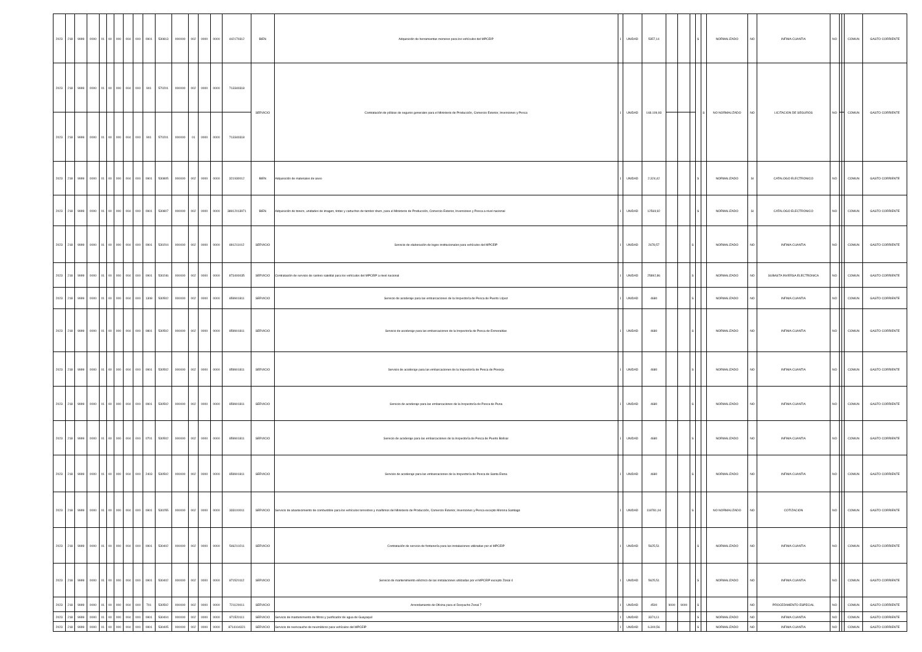| 2023 | 218 | 9999 | 0000 | 01 | 00 | 000 | 004 | 000 | 0901 | 530813 | 000000 | 002 | 0000 | 0000 | 442170312 | BIEN | Adquisición de herramientas menores para los vehículos del MPCEIP | 1 | UNIDAD | 5357,14 | | | | S | | NORMALIZADO | NO | INFIMA CUANTIA | NO | | | COMUN | GASTO CORRIENTE |
| 2023 | 218 | 9999 | 0000 | 01 | 00 | 000 | 004 | 000 | 901 | 570201 | 000000 | 002 | 0000 | 0000 | 713340318 | SERVICIO | Contratación de pólizas de seguros generales para el Ministerio de Producción, Comercio Exterior, Inversiones y Pesca | 1 | UNIDAD | 148.109,93 | | | | | S | NO NORMALIZADO | NO | LICITACION DE SEGUROS | NO | | | COMUN | GASTO CORRIENTE |
| 2023 | 218 | 9999 | 0000 | 01 | 00 | 000 | 004 | 000 | 901 | 570201 | 000000 | 01 | 0000 | 0000 | 713340318 | | | | | | | | | | | | | | | | | | |
| 2023 | 218 | 9999 | 0000 | 01 | 00 | 000 | 004 | 000 | 0901 | 530805 | 000000 | 002 | 0000 | 0000 | 321930012 | BIEN | Adquisición de materiales de aseo | 1 | UNIDAD | 2.324,42 | | | | S | | NORMALIZADO | SI | CATALOGO ELECTRONICO | NO | | | COMUN | GASTO CORRIENTE |
| 2023 | 218 | 9999 | 0000 | 01 | 00 | 000 | 004 | 000 | 0901 | 530807 | 000000 | 002 | 0000 | 0000 | 38912013971 | BIEN | Adquisición de toners, unidades de imagen, tintas y cartuchos de tambor drum, para el Ministerio de Producción, Comercio Exterior, Inversiones y Pesca a nivel nacional | 1 | UNIDAD | 12569,92 | | | | S | | NORMALIZADO | SI | CATALOGO ELECTRONICO | NO | | | COMUN | GASTO CORRIENTE |
| 2023 | 218 | 9999 | 0000 | 01 | 00 | 000 | 004 | 000 | 0901 | 530204 | 000000 | 002 | 0000 | 0000 | 891211012 | SERVICIO | Servicio de elaboración de logos institucionales para vehículos del MPCEIP | 1 | UNIDAD | 2678,57 | | | S | | | NORMALIZADO | NO | INFIMA CUANTIA | NO | | | COMUN | GASTO CORRIENTE |
| 2023 | 218 | 9999 | 0000 | 01 | 00 | 000 | 004 | 000 | 0901 | 530246 | 000000 | 002 | 0000 | 0000 | 873400035 | SERVICIO | Contratación de servicio de rastreo satelital para los vehículos del MPCEIP a nivel nacional | 1 | UNIDAD | 25892,86 | | | S | | | NORMALIZADO | NO | SUBASTA INVERSA ELECTRONICA | NO | | | COMUN | GASTO CORRIENTE |
| 2023 | 218 | 9999 | 0000 | 01 | 00 | 000 | 004 | 000 | 1308 | 530502 | 000000 | 002 | 0000 | 0000 | 859901811 | SERVICIO | Servicio de acoderaje para las embarcaciones de la Inspectoría de Pesca de Puerto López | 1 | UNIDAD | 4680 | | | S | | | NORMALIZADO | NO | INFIMA CUANTIA | NO | | | COMUN | GASTO CORRIENTE |
| 2023 | 218 | 9999 | 0000 | 01 | 00 | 000 | 004 | 000 | 0801 | 530502 | 000000 | 002 | 0000 | 0000 | 859901811 | SERVICIO | Servicio de acoderaje para las embarcaciones de la Inspectoría de Pesca de Esmeraldas | 1 | UNIDAD | 4680 | | | S | | | NORMALIZADO | NO | INFIMA CUANTIA | NO | | | COMUN | GASTO CORRIENTE |
| 2023 | 218 | 9999 | 0000 | 01 | 00 | 000 | 004 | 000 | 0901 | 530502 | 000000 | 002 | 0000 | 0000 | 859901811 | SERVICIO | Servicio de acoderaje para las embarcaciones de la Inspectoría de Pesca de Posorja | 1 | UNIDAD | 4680 | | | S | | | NORMALIZADO | NO | INFIMA CUANTIA | NO | | | COMUN | GASTO CORRIENTE |
| 2023 | 218 | 9999 | 0000 | 01 | 00 | 000 | 004 | 000 | 0901 | 530502 | 000000 | 002 | 0000 | 0000 | 859901811 | SERVICIO | Servicio de acoderaje para las embarcaciones de la Inspectoría de Pesca de Puna | 1 | UNIDAD | 4680 | | | S | | | NORMALIZADO | NO | INFIMA CUANTIA | NO | | | COMUN | GASTO CORRIENTE |
| 2023 | 218 | 9999 | 0000 | 01 | 00 | 000 | 004 | 000 | 0701 | 530502 | 000000 | 002 | 0000 | 0000 | 859901811 | SERVICIO | Servicio de acoderaje para las embarcaciones de la Inspectoría de Pesca de Puerto Bolívar | 1 | UNIDAD | 4680 | | | S | | | NORMALIZADO | NO | INFIMA CUANTIA | NO | | | COMUN | GASTO CORRIENTE |
| 2023 | 218 | 9999 | 0000 | 01 | 00 | 000 | 004 | 000 | 2403 | 530502 | 000000 | 002 | 0000 | 0000 | 859901811 | SERVICIO | Servicio de acoderaje para las embarcaciones de la Inspectoría de Pesca de Santa Elena | 1 | UNIDAD | 4680 | | | S | | | NORMALIZADO | NO | INFIMA CUANTIA | NO | | | COMUN | GASTO CORRIENTE |
| 2023 | 218 | 9999 | 0000 | 01 | 00 | 000 | 004 | 000 | 0901 | 530255 | 000000 | 002 | 0000 | 0000 | 333100011 | SERVICIO | Servicio de abastecimiento de combustible para los vehículos terrestres y marítimos del Ministerio de Producción, Comercio Exterior, Inversiones y Pesca excepto Morona Santiago | 1 | UNIDAD | 118781,04 | | | S | | | NO NORMALIZADO | NO | COTIZACION | NO | | | COMUN | GASTO CORRIENTE |
| 2023 | 218 | 9999 | 0000 | 01 | 00 | 000 | 004 | 000 | 0901 | 530402 | 000000 | 002 | 0000 | 0000 | 546210211 | SERVICIO | Contratación de servicio de fontanería para las instalaciones utilizadas por el MPCEIP | 1 | UNIDAD | 5625,51 | | | | S | | NORMALIZADO | NO | INFIMA CUANTIA | NO | | | COMUN | GASTO CORRIENTE |
| 2023 | 218 | 9999 | 0000 | 01 | 00 | 000 | 004 | 000 | 0901 | 530402 | 000000 | 002 | 0000 | 0000 | 871520112 | SERVICIO | Servicio de mantenimiento eléctrico de las instalaciones utilizadas por el MPCEIP excepto Zonal 4 | 1 | UNIDAD | 5625,51 | | | | S | | NORMALIZADO | NO | INFIMA CUANTIA | NO | | | COMUN | GASTO CORRIENTE |
| 2023 | 218 | 9999 | 0000 | 01 | 00 | 000 | 004 | 000 | 701 | 530502 | 000000 | 002 | 0000 | 0000 | 721120011 | SERVICIO | Arrendamiento de Oficina para el Despacho Zonal 7 | 1 | UNIDAD | 4500 | 9000 | 9000 | | S | | | NO | PROCEDIMIENTO ESPECIAL | NO | | | COMUN | GASTO CORRIENTE |
| 2023 | 218 | 9999 | 0000 | 01 | 00 | 000 | 004 | 000 | 0901 | 530404 | 000000 | 002 | 0000 | 0000 | 871520111 | SERVICIO | Servicio de mantenimiento de filtros y purificador de agua de Guayaquil | 1 | UNIDAD | 3374,11 | | | | S | | NORMALIZADO | NO | INFIMA CUANTIA | NO | | | COMUN | GASTO CORRIENTE |
| 2023 | 218 | 9999 | 0000 | 01 | 00 | 000 | 004 | 000 | 0901 | 530405 | 000000 | 002 | 0000 | 0000 | 8714104321 | SERVICIO | Servicio de reencauche de neumáticos para vehículos del MPCEIP | 1 | UNIDAD | 6.300,56 | | | | S | | NORMALIZADO | NO | INFIMA CUANTIA | NO | | | COMUN | GASTO CORRIENTE |